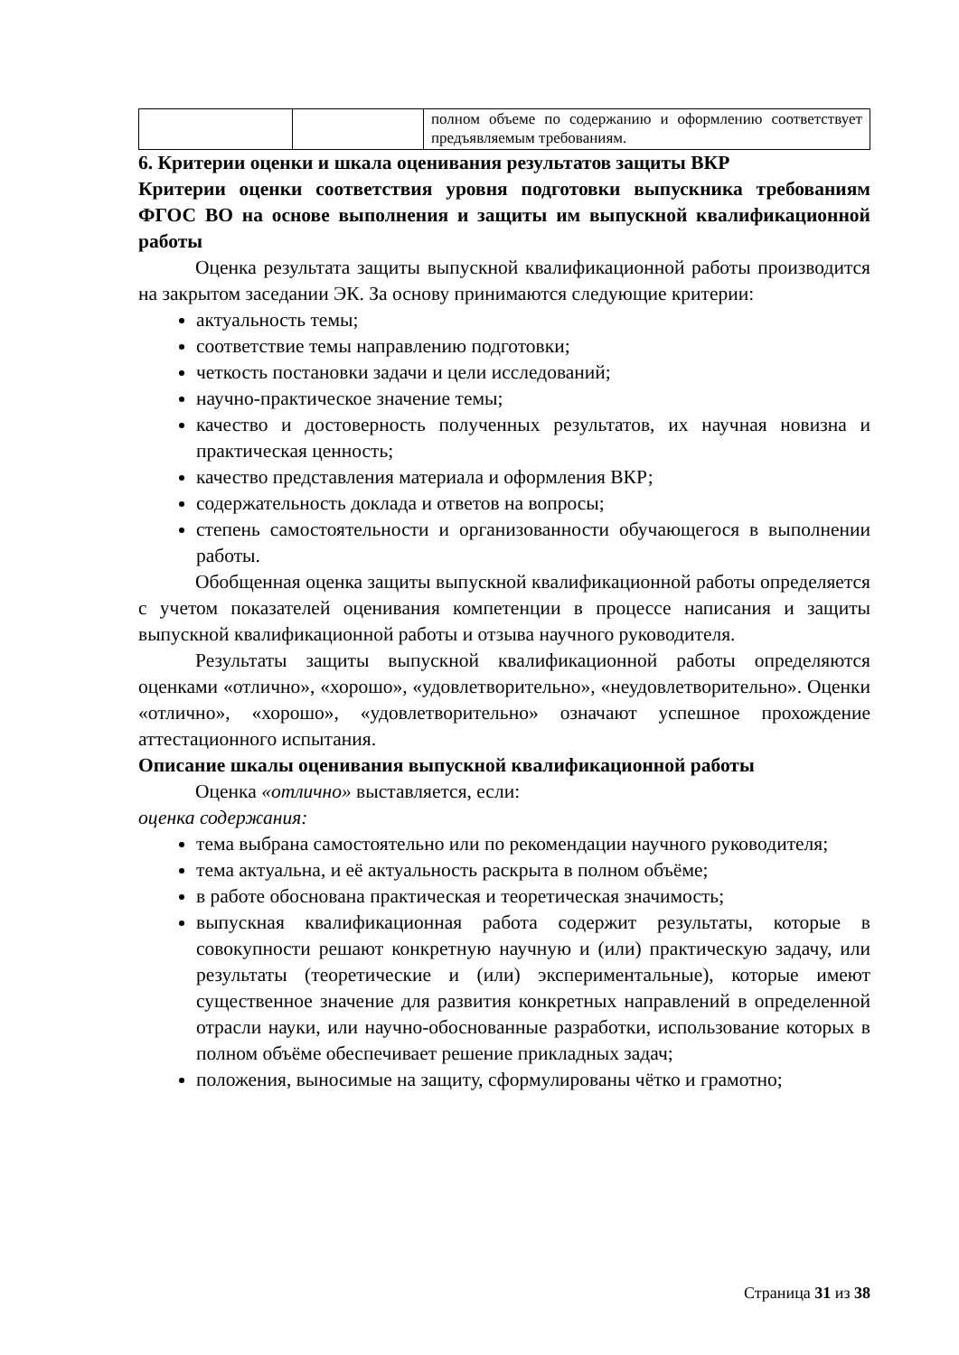| | | полном объеме по содержанию и оформлению соответствует предъявляемым требованиям. |
6. Критерии оценки и шкала оценивания результатов защиты ВКР
Критерии оценки соответствия уровня подготовки выпускника требованиям ФГОС ВО на основе выполнения и защиты им выпускной квалификационной работы
Оценка результата защиты выпускной квалификационной работы производится на закрытом заседании ЭК. За основу принимаются следующие критерии:
актуальность темы;
соответствие темы направлению подготовки;
четкость постановки задачи и цели исследований;
научно-практическое значение темы;
качество и достоверность полученных результатов, их научная новизна и практическая ценность;
качество представления материала и оформления ВКР;
содержательность доклада и ответов на вопросы;
степень самостоятельности и организованности обучающегося в выполнении работы.
Обобщенная оценка защиты выпускной квалификационной работы определяется с учетом показателей оценивания компетенции в процессе написания и защиты выпускной квалификационной работы и отзыва научного руководителя.
Результаты защиты выпускной квалификационной работы определяются оценками «отлично», «хорошо», «удовлетворительно», «неудовлетворительно». Оценки «отлично», «хорошо», «удовлетворительно» означают успешное прохождение аттестационного испытания.
Описание шкалы оценивания выпускной квалификационной работы
Оценка «отлично» выставляется, если:
оценка содержания:
тема выбрана самостоятельно или по рекомендации научного руководителя;
тема актуальна, и её актуальность раскрыта в полном объёме;
в работе обоснована практическая и теоретическая значимость;
выпускная квалификационная работа содержит результаты, которые в совокупности решают конкретную научную и (или) практическую задачу, или результаты (теоретические и (или) экспериментальные), которые имеют существенное значение для развития конкретных направлений в определенной отрасли науки, или научно-обоснованные разработки, использование которых в полном объёме обеспечивает решение прикладных задач;
положения, выносимые на защиту, сформулированы чётко и грамотно;
Страница 31 из 38